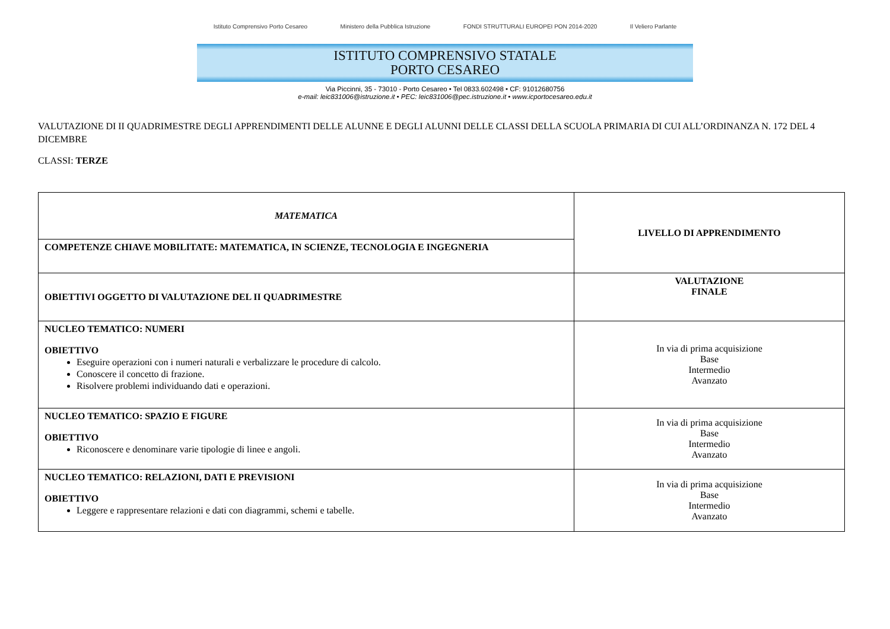Istituto Comprensivo Porto Cesareo Ministero della Pubblica Istruzione FONDI STRUTTURALI EUROPEI PON 2014-2020 Il Veliero Parlante
ISTITUTO COMPRENSIVO STATALE
PORTO CESAREO
Via Piccinni, 35 - 73010 - Porto Cesareo • Tel 0833.602498 • CF: 91012680756
e-mail: leic831006@istruzione.it • PEC: leic831006@pec.istruzione.it • www.icportocesareo.edu.it
VALUTAZIONE DI II QUADRIMESTRE DEGLI APPRENDIMENTI DELLE ALUNNE E DEGLI ALUNNI DELLE CLASSI DELLA SCUOLA PRIMARIA DI CUI ALL’ORDINANZA N. 172 DEL 4 DICEMBRE
CLASSI: TERZE
| MATEMATICA | LIVELLO DI APPRENDIMENTO |
| COMPETENZE CHIAVE MOBILITATE: MATEMATICA, IN SCIENZE, TECNOLOGIA E INGEGNERIA | |
| OBIETTIVI OGGETTO DI VALUTAZIONE DEL II QUADRIMESTRE | VALUTAZIONE FINALE |
| NUCLEO TEMATICO: NUMERI OBIETTIVO Eseguire operazioni con i numeri naturali e verbalizzare le procedure di calcolo. Conoscere il concetto di frazione. Risolvere problemi individuando dati e operazioni. | In via di prima acquisizione Base Intermedio Avanzato |
| NUCLEO TEMATICO: SPAZIO E FIGURE OBIETTIVO Riconoscere e denominare varie tipologie di linee e angoli. | In via di prima acquisizione Base Intermedio Avanzato |
| NUCLEO TEMATICO: RELAZIONI, DATI E PREVISIONI OBIETTIVO Leggere e rappresentare relazioni e dati con diagrammi, schemi e tabelle. | In via di prima acquisizione Base Intermedio Avanzato |